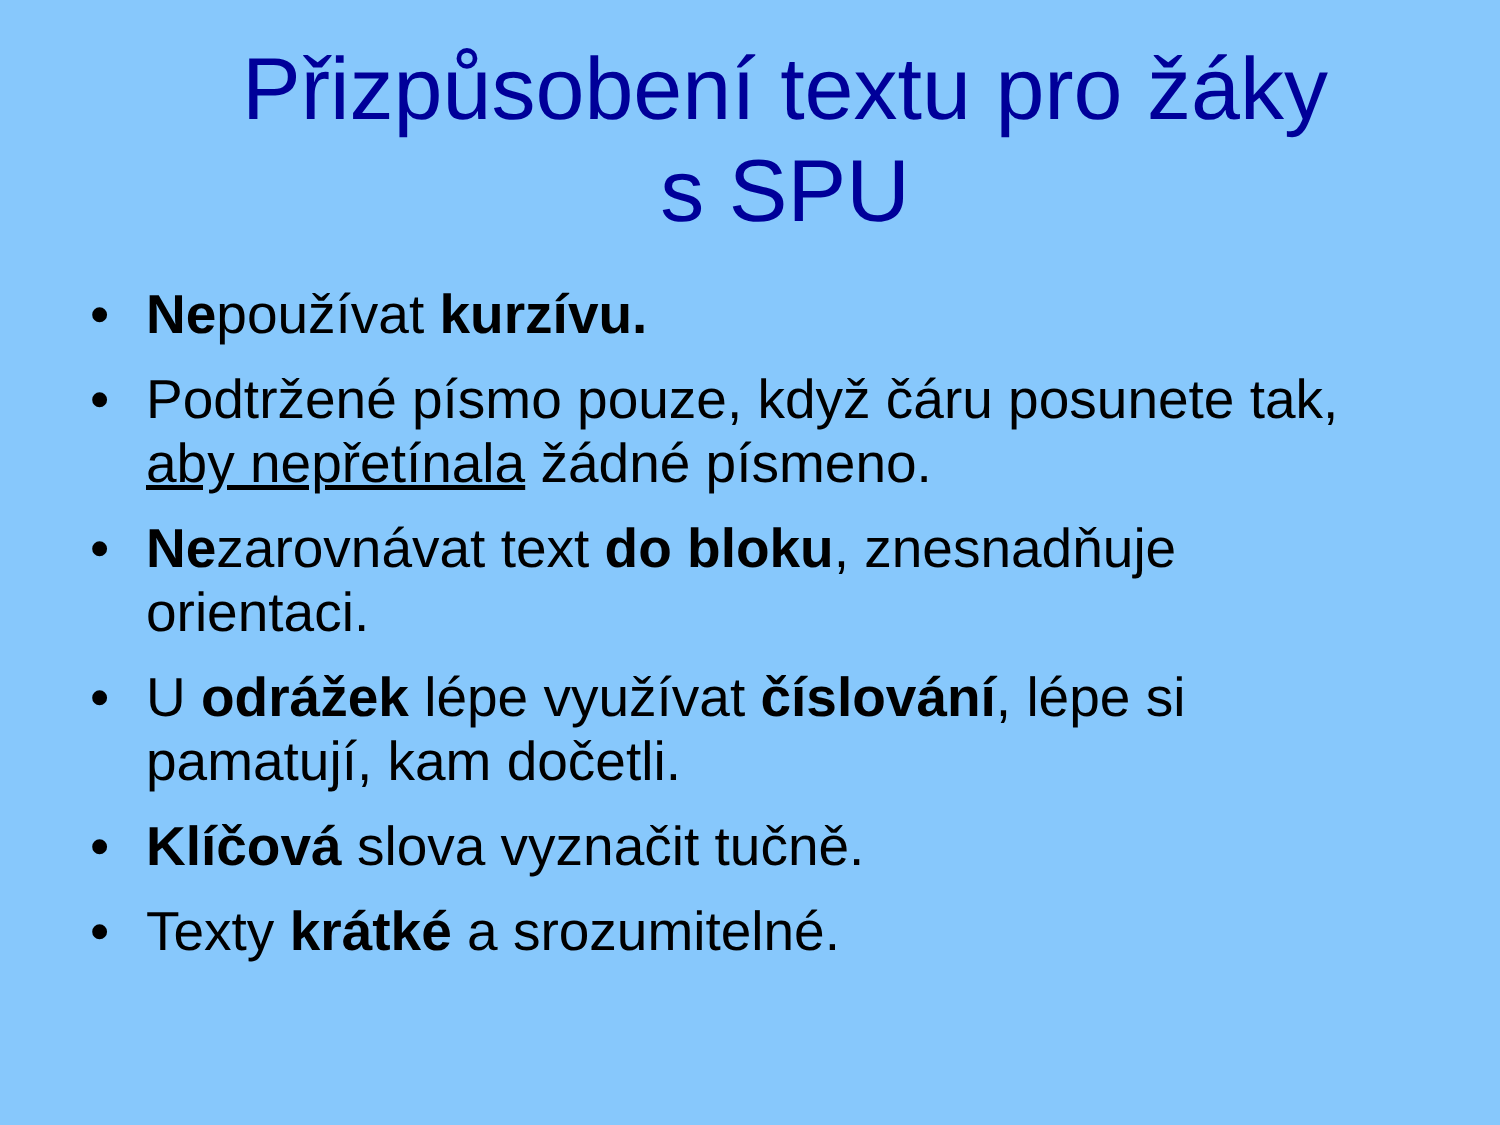Přizpůsobení textu pro žáky
s SPU
• Nepoužívat kurzívu.
• Podtržené písmo pouze, když čáru posunete tak, aby nepřetínala žádné písmeno.
• Nezarovnávat text do bloku, znesnadňuje orientaci.
• U odrážek lépe využívat číslování, lépe si pamatují, kam dočetli.
• Klíčová slova vyznačit tučně.
• Texty krátké a srozumitelné.